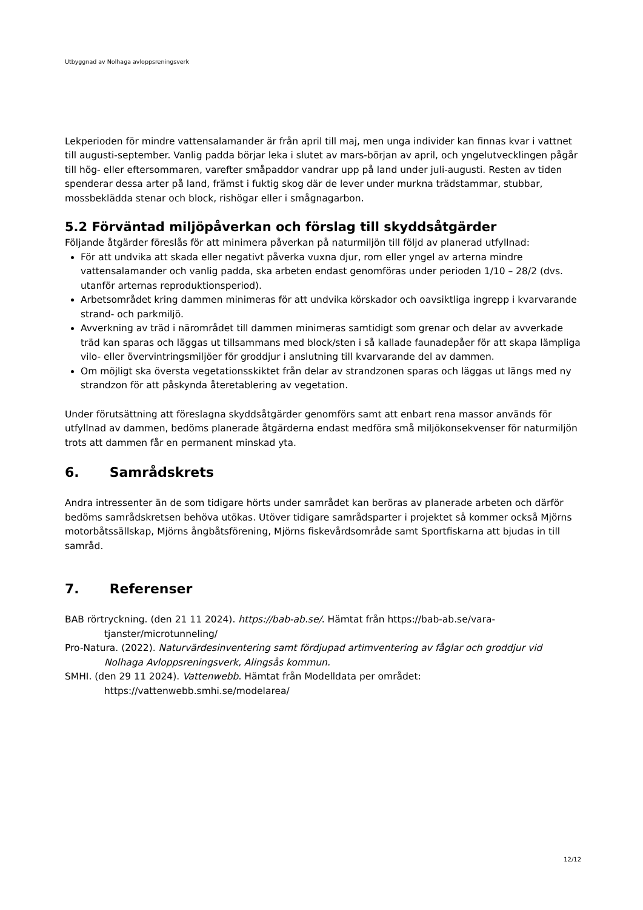Utbyggnad av Nolhaga avloppsreningsverk
Lekperioden för mindre vattensalamander är från april till maj, men unga individer kan finnas kvar i vattnet till augusti-september. Vanlig padda börjar leka i slutet av mars-början av april, och yngelutvecklingen pågår till hög- eller eftersommaren, varefter småpaddor vandrar upp på land under juli-augusti. Resten av tiden spenderar dessa arter på land, främst i fuktig skog där de lever under murkna trädstammar, stubbar, mossbeklädda stenar och block, rishögar eller i smågnagarbon.
5.2 Förväntad miljöpåverkan och förslag till skyddsåtgärder
Följande åtgärder föreslås för att minimera påverkan på naturmiljön till följd av planerad utfyllnad:
För att undvika att skada eller negativt påverka vuxna djur, rom eller yngel av arterna mindre vattensalamander och vanlig padda, ska arbeten endast genomföras under perioden 1/10 – 28/2 (dvs. utanför arternas reproduktionsperiod).
Arbetsområdet kring dammen minimeras för att undvika körskador och oavsiktliga ingrepp i kvarvarande strand- och parkmiljö.
Avverkning av träd i närområdet till dammen minimeras samtidigt som grenar och delar av avverkade träd kan sparas och läggas ut tillsammans med block/sten i så kallade faunadepåer för att skapa lämpliga vilo- eller övervintringsmiljöer för groddjur i anslutning till kvarvarande del av dammen.
Om möjligt ska översta vegetationsskiktet från delar av strandzonen sparas och läggas ut längs med ny strandzon för att påskynda återetablering av vegetation.
Under förutsättning att föreslagna skyddsåtgärder genomförs samt att enbart rena massor används för utfyllnad av dammen, bedöms planerade åtgärderna endast medföra små miljökonsekvenser för naturmiljön trots att dammen får en permanent minskad yta.
6. Samrådskrets
Andra intressenter än de som tidigare hörts under samrådet kan beröras av planerade arbeten och därför bedöms samrådskretsen behöva utökas. Utöver tidigare samrådsparter i projektet så kommer också Mjörns motorbåtssällskap, Mjörns ångbåtsförening, Mjörns fiskevårdsområde samt Sportfiskarna att bjudas in till samråd.
7. Referenser
BAB rörtryckning. (den 21 11 2024). https://bab-ab.se/. Hämtat från https://bab-ab.se/vara-tjanster/microtunneling/
Pro-Natura. (2022). Naturvärdesinventering samt fördjupad artimventering av fåglar och groddjur vid Nolhaga Avloppsreningsverk, Alingsås kommun.
SMHI. (den 29 11 2024). Vattenwebb. Hämtat från Modelldata per området: https://vattenwebb.smhi.se/modelarea/
12/12